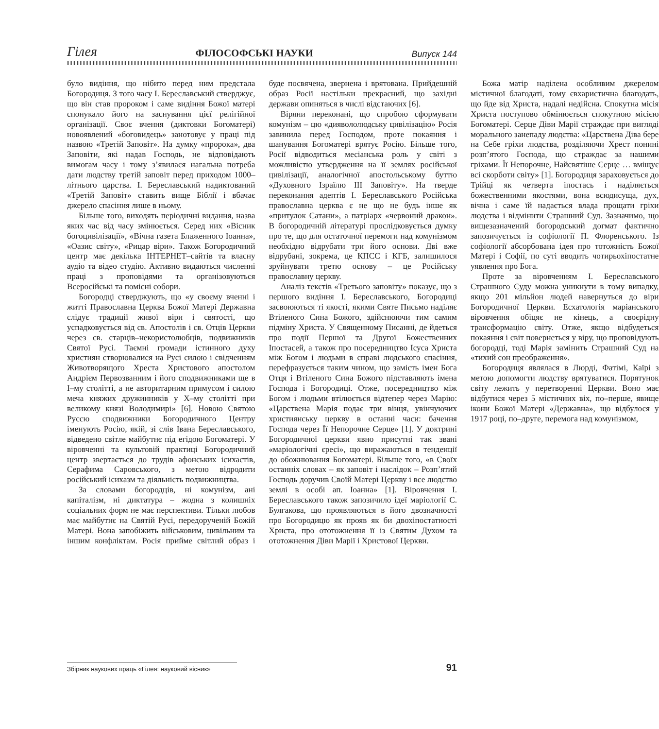Гілея ФІЛОСОФСЬКІ НАУКИ Випуск 144
було видіння, що нібито перед ним предстала Богородиця. З того часу І. Береславський стверджує, що він став пророком і саме видіння Божої матері спонукало його на заснування цієї релігійної організації. Своє вчення (диктовки Богоматері) новоявлений «боговидець» занотовує у праці під назвою «Третій Заповіт». На думку «пророка», два Заповіти, які надав Господь, не відповідають вимогам часу і тому з’явилася нагальна потреба дати людству третій заповіт перед приходом 1000–літнього царства. І. Береславський надиктований «Третій Заповіт» ставить вище Біблії і вбачає джерело спасіння лише в ньому.
Більше того, виходять періодичні видання, назва яких час від часу змінюється. Серед них «Вісник богоцивілізації», «Вічна газета Блаженного Іоанна», «Оазис світу», «Рицар віри». Також Богородичний центр має декілька ІНТЕРНЕТ–сайтів та власну аудіо та відео студію. Активно видаються численні праці з проповідями та організовуються Всеросійські та помісні собори.
Богородці стверджують, що «у своєму вченні і житті Православна Церква Божої Матері Державна слідує традиції живої віри і святості, що успадковується від св. Апостолів і св. Отців Церкви через св. старців–некористолюбців, подвижників Святої Русі. Таємні громади істинного духу християн створювалися на Русі силою і свідченням Животворящого Хреста Христового апостолом Андрієм Первозванним і його сподвижниками ще в І–му столітті, а не авторитарним примусом і силою меча княжих дружинників у Х–му столітті при великому князі Володимирі» [6]. Новою Святою Руссю сподвижники Богородичного Центру іменують Росію, якій, зі слів Івана Береславського, відведено світле майбутнє під егідою Богоматері. У віровченні та культовій практиці Богородичний центр звертається до трудів афонських ісихастів, Серафима Саровського, з метою відродити російський ісихазм та діяльність подвижництва.
За словами богородців, ні комунізм, ані капіталізм, ні диктатура – жодна з колишніх соціальних форм не має перспективи. Тільки любов має майбутнє на Святій Русі, передорученій Божій Матері. Вона запобіжить військовим, цивільним та іншим конфліктам. Росія прийме світлий образ і буде посвячена, звернена і врятована. Прийдешній образ Росії настільки прекрасний, що західні держави опиняться в числі відстаючих [6].
Віряни переконані, що спробою сформувати комунізм – цю «диявололюдську цивілізацію» Росія завинила перед Господом, проте покаяння і шанування Богоматері врятує Росію. Більше того, Росії відводиться месіанська роль у світі з можливістю утвердження на її землях російської цивілізації, аналогічної апостольському буттю «Духовного Ізраїлю ІІІ Заповіту». На тверде переконання адептів І. Береславського Російська православна церква є не що не будь інше як «притулок Сатани», а патріарх «червоний дракон». В богородичній літературі прослідковується думку про те, що для остаточної перемоги над комунізмом необхідно відрубати три його основи. Дві вже відрубані, зокрема, це КПСС і КГБ, залишилося зруйнувати третю основу – це Російську православну церкву.
Аналіз текстів «Третього заповіту» показує, що з першого видіння І. Береславського, Богородиці засвоюються ті якості, якими Святе Письмо наділяє Втіленого Сина Божого, здійснюючи тим самим підміну Христа. У Священному Писанні, де йдеться про події Першої та Другої Божественних Іпостасей, а також про посередництво Ісуса Христа між Богом і людьми в справі людського спасіння, перефразується таким чином, що замість імен Бога Отця і Втіленого Сина Божого підставляють імена Господа і Богородиці. Отже, посередництво між Богом і людьми втілюється відтепер через Марію: «Царствена Марія подає три вінця, увінчуючих християнську церкву в останні часи: бачення Господа через Її Непорочне Серце» [1]. У доктрині Богородичної церкви явно присутні так звані «маріологічні єресі», що виражаються в тенденції до обожнювання Богоматері. Більше того, «в Своїх останніх словах – як заповіт і наслідок – Розп’ятий Господь доручив Своїй Матері Церкву і все людство землі в особі ап. Іоанна» [1]. Віровчення І. Береславського також запозичило ідеї маріології С. Булгакова, що проявляються в його двозначності про Богородицю як прояв як би двохіпостатності Христа, про ототожнення її із Святим Духом та ототожнення Діви Марії і Христової Церкви.
Божа матір наділена особливим джерелом містичної благодаті, тому євхаристична благодать, що йде від Христа, надалі недійсна. Спокутна місія Христа поступово обмінюється спокутною місією Богоматері. Серце Діви Марії страждає при вигляді морального занепаду людства: «Царствена Діва бере на Себе гріхи людства, розділяючи Хрест понині розп’ятого Господа, що страждає за нашими гріхами. Її Непорочне, Найсвятіше Серце … вміщує всі скорботи світу» [1]. Богородиця зараховується до Трійці як четверта іпостась і наділяється божественними якостями, вона всюдисуща, дух, вічна і саме їй надається влада прощати гріхи людства і відмінити Страшний Суд. Зазначимо, що вищезазначений богородський догмат фактично запозичується із софіології П. Флоренського. Із софіології абсорбована ідея про тотожність Божої Матері і Софії, по суті вводить чотирьохіпостатне уявлення про Бога.
Проте за віровченням І. Береславського Страшного Суду можна уникнути в тому випадку, якщо 201 мільйон людей навернуться до віри Богородичної Церкви. Есхатологія маріанського віровчення обіцяє не кінець, а своєрідну трансформацію світу. Отже, якщо відбудеться покаяння і світ повернеться у віру, що проповідують богородці, тоді Марія замінить Страшний Суд на «тихий сон преображення».
Богородиця являлася в Люрді, Фатімі, Каїрі з метою допомогти людству врятуватися. Порятунок світу лежить у перетворенні Церкви. Воно має відбутися через 5 містичних віх, по–перше, явище ікони Божої Матері «Державна», що відбулося у 1917 році, по–друге, перемога над комунізмом,
Збірник наукових праць «Гілея: науковий вісник» 91